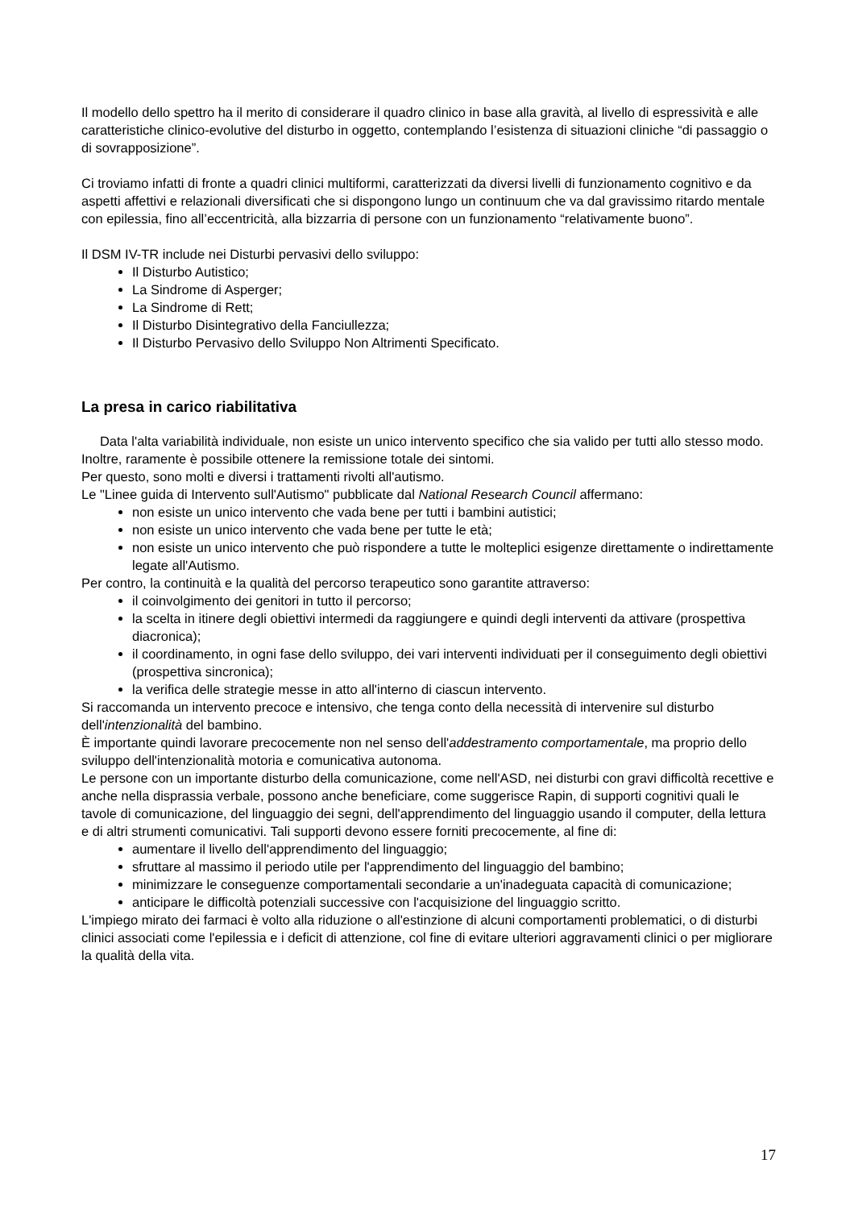Il modello dello spettro ha il merito di considerare il quadro clinico in base alla gravità, al livello di espressività e alle caratteristiche clinico-evolutive del disturbo in oggetto, contemplando l’esistenza di situazioni cliniche “di passaggio o di sovrapposizione”.
Ci troviamo infatti di fronte a quadri clinici multiformi, caratterizzati da diversi livelli di funzionamento cognitivo e da aspetti affettivi e relazionali diversificati che si dispongono lungo un continuum che va dal gravissimo ritardo mentale con epilessia, fino all’eccentricità, alla bizzarria di persone con un funzionamento “relativamente buono”.
Il DSM IV-TR include nei Disturbi pervasivi dello sviluppo:
Il Disturbo Autistico;
La Sindrome di Asperger;
La Sindrome di Rett;
Il Disturbo Disintegrativo della Fanciullezza;
Il Disturbo Pervasivo dello Sviluppo Non Altrimenti Specificato.
La presa in carico riabilitativa
Data l'alta variabilità individuale, non esiste un unico intervento specifico che sia valido per tutti allo stesso modo. Inoltre, raramente è possibile ottenere la remissione totale dei sintomi.
Per questo, sono molti e diversi i trattamenti rivolti all'autismo.
Le "Linee guida di Intervento sull'Autismo" pubblicate dal National Research Council affermano:
non esiste un unico intervento che vada bene per tutti i bambini autistici;
non esiste un unico intervento che vada bene per tutte le età;
non esiste un unico intervento che può rispondere a tutte le molteplici esigenze direttamente o indirettamente legate all'Autismo.
Per contro, la continuità e la qualità del percorso terapeutico sono garantite attraverso:
il coinvolgimento dei genitori in tutto il percorso;
la scelta in itinere degli obiettivi intermedi da raggiungere e quindi degli interventi da attivare (prospettiva diacronica);
il coordinamento, in ogni fase dello sviluppo, dei vari interventi individuati per il conseguimento degli obiettivi (prospettiva sincronica);
la verifica delle strategie messe in atto all'interno di ciascun intervento.
Si raccomanda un intervento precoce e intensivo, che tenga conto della necessità di intervenire sul disturbo dell'intenzionalità del bambino.
È importante quindi lavorare precocemente non nel senso dell'addestramento comportamentale, ma proprio dello sviluppo dell'intenzionalità motoria e comunicativa autonoma.
Le persone con un importante disturbo della comunicazione, come nell'ASD, nei disturbi con gravi difficoltà recettive e anche nella disprassia verbale, possono anche beneficiare, come suggerisce Rapin, di supporti cognitivi quali le tavole di comunicazione, del linguaggio dei segni, dell'apprendimento del linguaggio usando il computer, della lettura e di altri strumenti comunicativi. Tali supporti devono essere forniti precocemente, al fine di:
aumentare il livello dell'apprendimento del linguaggio;
sfruttare al massimo il periodo utile per l'apprendimento del linguaggio del bambino;
minimizzare le conseguenze comportamentali secondarie a un'inadeguata capacità di comunicazione;
anticipare le difficoltà potenziali successive con l'acquisizione del linguaggio scritto.
L'impiego mirato dei farmaci è volto alla riduzione o all'estinzione di alcuni comportamenti problematici, o di disturbi clinici associati come l'epilessia e i deficit di attenzione, col fine di evitare ulteriori aggravamenti clinici o per migliorare la qualità della vita.
17